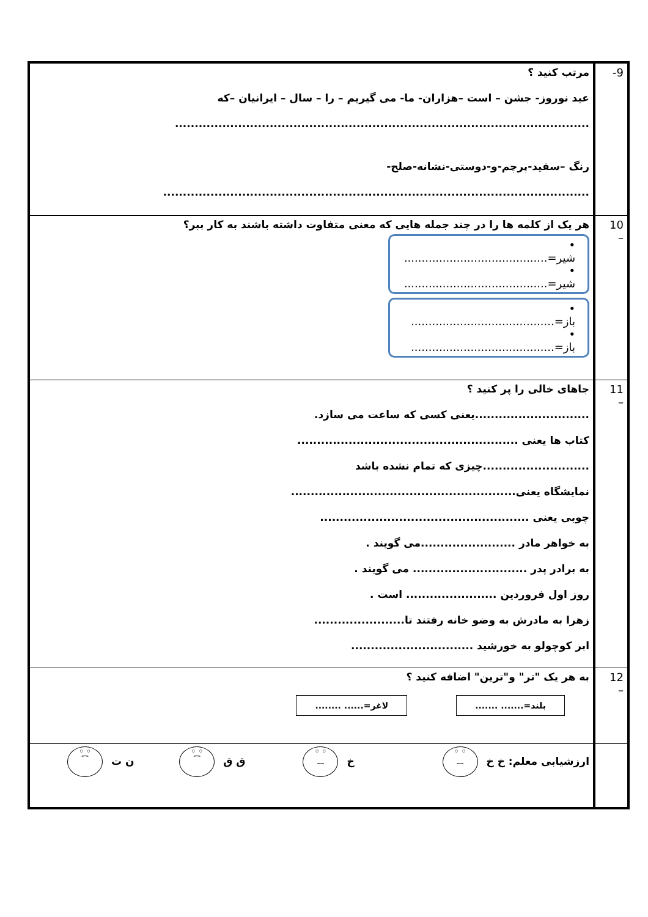| 9- | مرتب کنید ؟ عید نوروز- جشن – است –هزاران- ما- می گیریم – را – سال – ایرانیان –که ......................................................................................................... رنگ –سفید-پرچم-و-دوستی-نشانه-صلح- ............................................................................................................ |
| 10 – | هر یک از کلمه ها را در چند جمله هایی که معنی متفاوت داشته باشند به کار ببر؟ • شیر=......................................... • شیر=......................................... • باز=......................................... • باز=......................................... |
| 11 – | جاهای خالی را پر کنید ؟ .............................یعنی کسی که ساعت می سازد. کتاب ها یعنی ........................................................ ...........................چیزی که تمام نشده باشد نمایشگاه یعنی......................................................... چوبی یعنی ..................................................... به خواهر مادر ........................می گویند . به برادر پدر ............................. می گویند . روز اول فروردین ....................... است . زهرا به مادرش به وضو خانه رفتند تا....................... ابر کوچولو به خورشید ............................... |
| 12 – | به هر یک "تر" و"ترین" اضافه کنید ؟ بلند=....... ....... لاغر=...... ........ |
| | ارزشیابی معلم: خ خ ◦ ◦ ‿ خ ◦ ◦ ‿ ق ق ◦ ◦ ⁀ ن ت ◦ ◦ ⁀ |